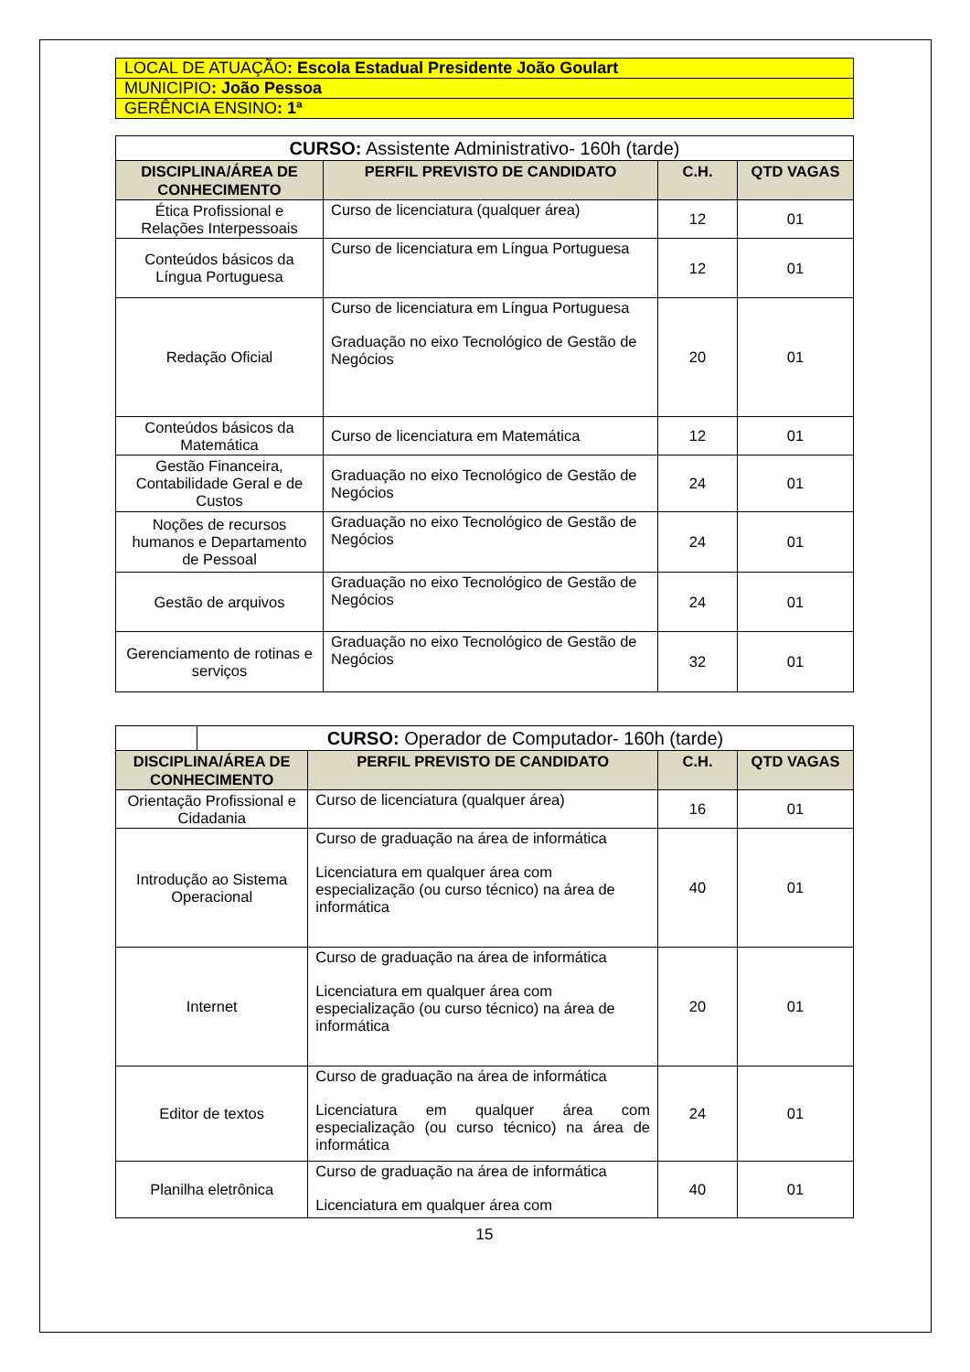| LOCAL DE ATUAÇÃO : Escola Estadual Presidente João Goulart |
| MUNICIPIO : João Pessoa |
| GERÊNCIA ENSINO : 1ª |
| CURSO: Assistente Administrativo- 160h (tarde) | | | |
| DISCIPLINA/ÁREA DE CONHECIMENTO | PERFIL PREVISTO DE CANDIDATO | C.H. | QTD VAGAS |
| Ética Profissional e Relações Interpessoais | Curso de licenciatura (qualquer área) | 12 | 01 |
| Conteúdos básicos da Língua Portuguesa | Curso de licenciatura em Língua Portuguesa | 12 | 01 |
| Redação Oficial | Curso de licenciatura em Língua Portuguesa Graduação no eixo Tecnológico de Gestão de Negócios | 20 | 01 |
| Conteúdos básicos da Matemática | Curso de licenciatura em Matemática | 12 | 01 |
| Gestão Financeira, Contabilidade Geral e de Custos | Graduação no eixo Tecnológico de Gestão de Negócios | 24 | 01 |
| Noções de recursos humanos e Departamento de Pessoal | Graduação no eixo Tecnológico de Gestão de Negócios | 24 | 01 |
| Gestão de arquivos | Graduação no eixo Tecnológico de Gestão de Negócios | 24 | 01 |
| Gerenciamento de rotinas e serviços | Graduação no eixo Tecnológico de Gestão de Negócios | 32 | 01 |
| | CURSO: Operador de Computador- 160h (tarde) | | | |
| DISCIPLINA/ÁREA DE CONHECIMENTO | | PERFIL PREVISTO DE CANDIDATO | C.H. | QTD VAGAS |
| Orientação Profissional e Cidadania | | Curso de licenciatura (qualquer área) | 16 | 01 |
| Introdução ao Sistema Operacional | | Curso de graduação na área de informática Licenciatura em qualquer área com especialização (ou curso técnico) na área de informática | 40 | 01 |
| Internet | | Curso de graduação na área de informática Licenciatura em qualquer área com especialização (ou curso técnico) na área de informática | 20 | 01 |
| Editor de textos | | Curso de graduação na área de informática Licenciatura em qualquer área com especialização (ou curso técnico) na área de informática | 24 | 01 |
| Planilha eletrônica | | Curso de graduação na área de informática Licenciatura em qualquer área com | 40 | 01 |
15